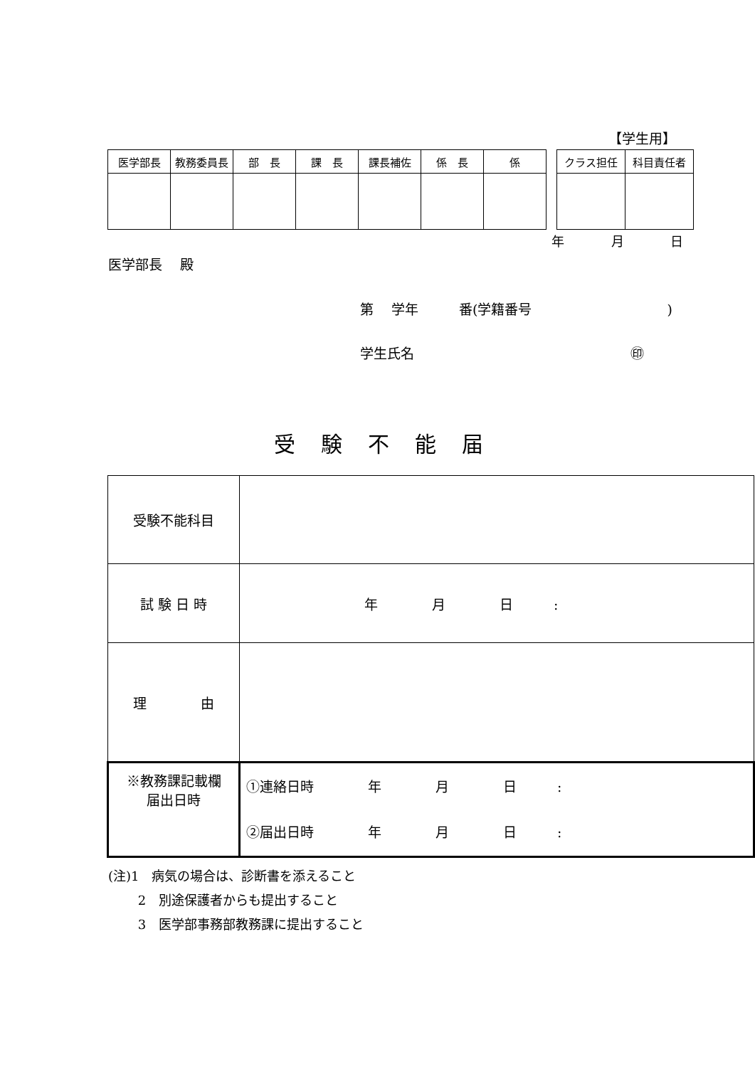【学生用】
| 医学部長 | 教務委員長 | 部 長 | 課 長 | 課長補佐 | 係 長 | 係 |
| クラス担任 | 科目責任者 |
年 月 日
医学部長　 殿
第　 学年　　　番(学籍番号　　　　　　　　　　)
学生氏名　　　　　　　　　　　　　　　　㊞
受験不能届
| 受験不能科目 | |
| 試 験 日 時 | 年 月 日 : |
| 理 由 | |
| ※教務課記載欄 届出日時 | ①連絡日時 年 月 日 : ②届出日時 年 月 日 : |
(注)1　病気の場合は、診断書を添えること
　　 2　別途保護者からも提出すること
　　 3　医学部事務部教務課に提出すること